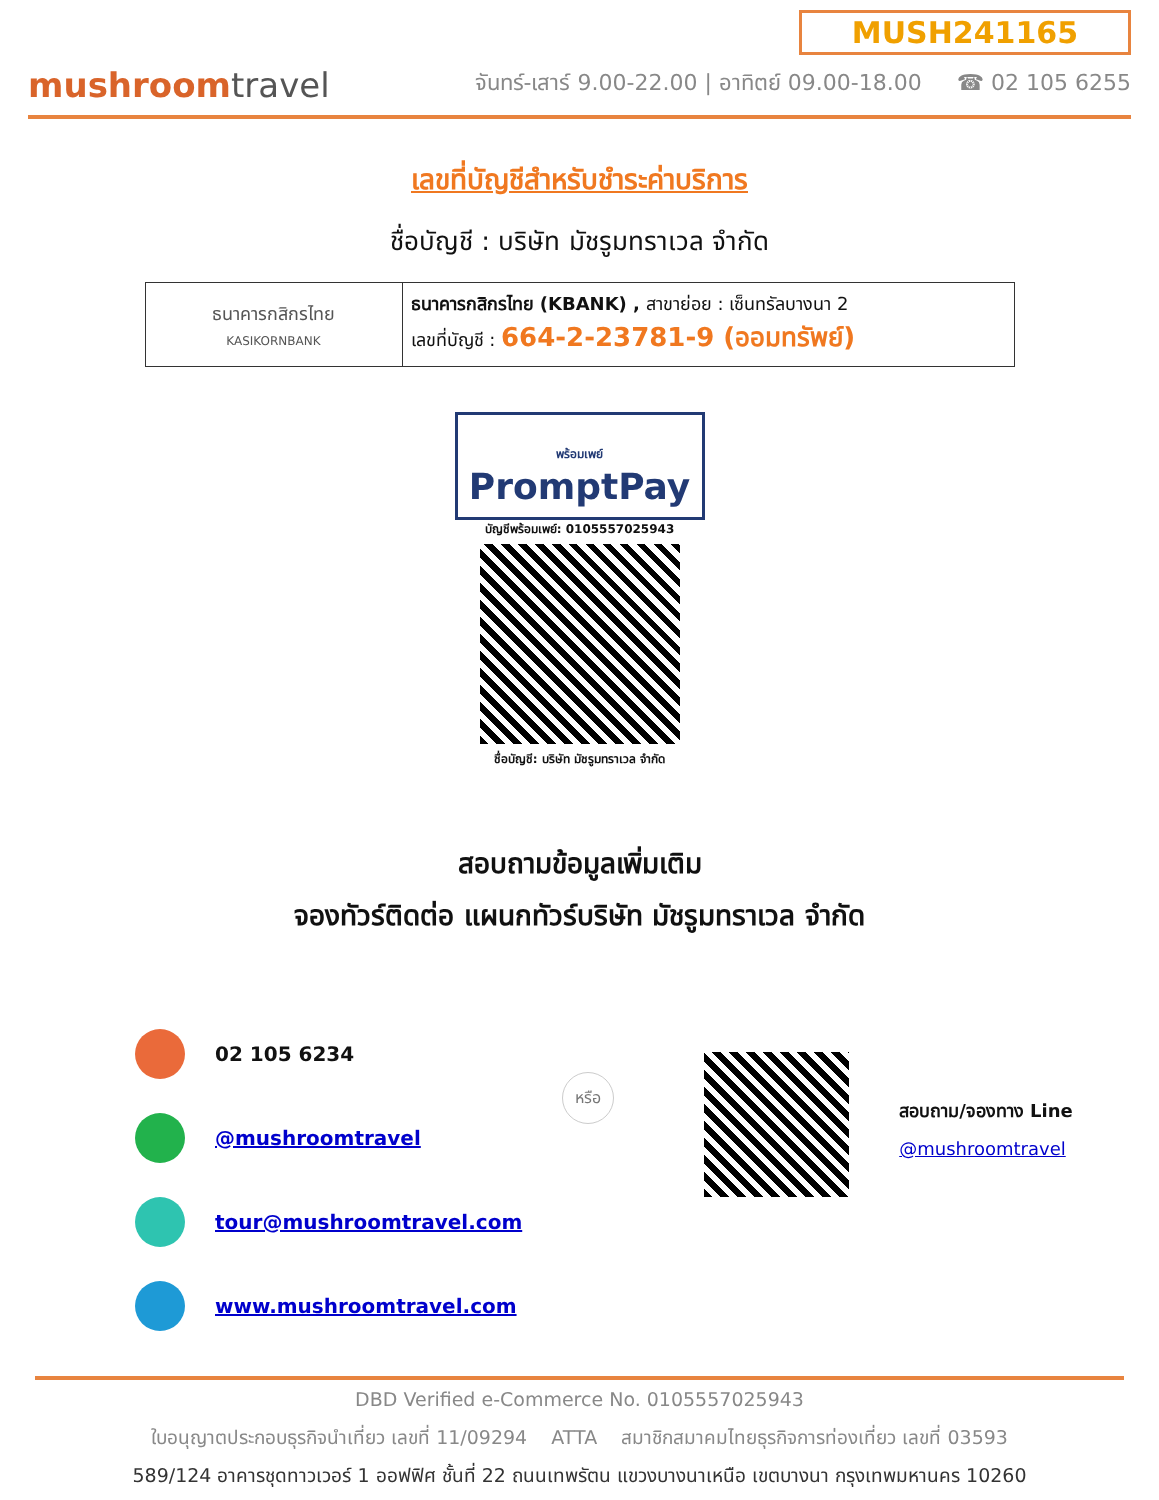mushroomtravel
MUSH241165
จันทร์-เสาร์ 9.00-22.00 | อาทิตย์ 09.00-18.00 ☎ 02 105 6255
เลขที่บัญชีสำหรับชำระค่าบริการ
ชื่อบัญชี : บริษัท มัชรูมทราเวล จำกัด
| ธนาคารกสิกรไทย KASIKORNBANK | ธนาคารกสิกรไทย (KBANK) , สาขาย่อย : เซ็นทรัลบางนา 2 เลขที่บัญชี : 664-2-23781-9 (ออมทรัพย์) |
พร้อมเพย์
PromptPay
บัญชีพร้อมเพย์: 0105557025943
ชื่อบัญชี: บริษัท มัชรูมทราเวล จำกัด
สอบถามข้อมูลเพิ่มเติม
จองทัวร์ติดต่อ แผนกทัวร์บริษัท มัชรูมทราเวล จำกัด
02 105 6234
@mushroomtravel
tour@mushroomtravel.com
www.mushroomtravel.com
หรือ
สอบถาม/จองทาง Line
@mushroomtravel
DBD Verified e-Commerce No. 0105557025943
ใบอนุญาตประกอบธุรกิจนำเที่ยว เลขที่ 11/09294 ATTA สมาชิกสมาคมไทยธุรกิจการท่องเที่ยว เลขที่ 03593
589/124 อาคารชุดทาวเวอร์ 1 ออฟฟิศ ชั้นที่ 22 ถนนเทพรัตน แขวงบางนาเหนือ เขตบางนา กรุงเทพมหานคร 10260